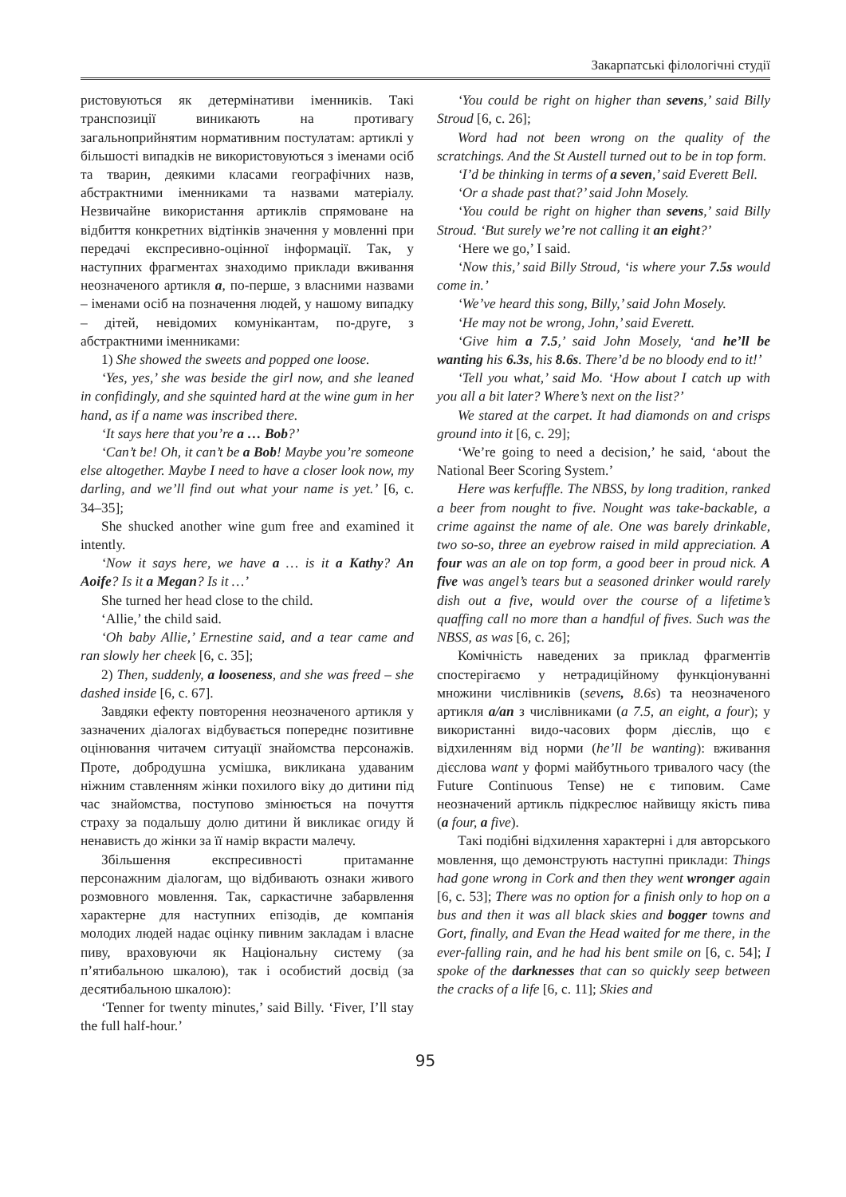Закарпатські філологічні студії
ристовуються як детермінативи іменників. Такі транспозиції виникають на противагу загальноприйнятим нормативним постулатам: артиклі у більшості випадків не використовуються з іменами осіб та тварин, деякими класами географічних назв, абстрактними іменниками та назвами матеріалу. Незвичайне використання артиклів спрямоване на відбиття конкретних відтінків значення у мовленні при передачі експресивно-оцінної інформації. Так, у наступних фрагментах знаходимо приклади вживання неозначеного артикля a, по-перше, з власними назвами – іменами осіб на позначення людей, у нашому випадку – дітей, невідомих комунікантам, по-друге, з абстрактними іменниками:
1) She showed the sweets and popped one loose.
‘Yes, yes,’ she was beside the girl now, and she leaned in confidingly, and she squinted hard at the wine gum in her hand, as if a name was inscribed there.
‘It says here that you’re a … Bob?’
‘Can’t be! Oh, it can’t be a Bob! Maybe you’re someone else altogether. Maybe I need to have a closer look now, my darling, and we’ll find out what your name is yet.’ [6, c. 34–35];
She shucked another wine gum free and examined it intently.
‘Now it says here, we have a … is it a Kathy? An Aoife? Is it a Megan? Is it …’
She turned her head close to the child.
‘Allie,’ the child said.
‘Oh baby Allie,’ Ernestine said, and a tear came and ran slowly her cheek [6, c. 35];
2) Then, suddenly, a looseness, and she was freed – she dashed inside [6, c. 67].
Завдяки ефекту повторення неозначеного артикля у зазначених діалогах відбувається попереднє позитивне оцінювання читачем ситуації знайомства персонажів. Проте, добродушна усмішка, викликана удаваним ніжним ставленням жінки похилого віку до дитини під час знайомства, поступово змінюється на почуття страху за подальшу долю дитини й викликає огиду й ненависть до жінки за її намір вкрасти малечу.
Збільшення експресивності притаманне персонажним діалогам, що відбивають ознаки живого розмовного мовлення. Так, саркастичне забарвлення характерне для наступних епізодів, де компанія молодих людей надає оцінку пивним закладам і власне пиву, враховуючи як Національну систему (за п’ятибальною шкалою), так і особистий досвід (за десятибальною шкалою):
‘Tenner for twenty minutes,’ said Billy. ‘Fiver, I’ll stay the full half-hour.’
‘You could be right on higher than sevens,’ said Billy Stroud [6, c. 26];
Word had not been wrong on the quality of the scratchings. And the St Austell turned out to be in top form.
‘I’d be thinking in terms of a seven,’ said Everett Bell.
‘Or a shade past that?’ said John Mosely.
‘You could be right on higher than sevens,’ said Billy Stroud. ‘But surely we’re not calling it an eight?’
‘Here we go,’ I said.
‘Now this,’ said Billy Stroud, ‘is where your 7.5s would come in.’
‘We’ve heard this song, Billy,’ said John Mosely.
‘He may not be wrong, John,’ said Everett.
‘Give him a 7.5,’ said John Mosely, ‘and he’ll be wanting his 6.3s, his 8.6s. There’d be no bloody end to it!’
‘Tell you what,’ said Mo. ‘How about I catch up with you all a bit later? Where’s next on the list?’
We stared at the carpet. It had diamonds on and crisps ground into it [6, c. 29];
‘We’re going to need a decision,’ he said, ‘about the National Beer Scoring System.’
Here was kerfuffle. The NBSS, by long tradition, ranked a beer from nought to five. Nought was take-backable, a crime against the name of ale. One was barely drinkable, two so-so, three an eyebrow raised in mild appreciation. A four was an ale on top form, a good beer in proud nick. A five was angel’s tears but a seasoned drinker would rarely dish out a five, would over the course of a lifetime’s quaffing call no more than a handful of fives. Such was the NBSS, as was [6, c. 26];
Комічність наведених за приклад фрагментів спостерігаємо у нетрадиційному функціонуванні множини числівників (sevens, 8.6s) та неозначеного артикля a/an з числівниками (a 7.5, an eight, a four); у використанні видо-часових форм дієслів, що є відхиленням від норми (he’ll be wanting): вживання дієслова want у формі майбутнього тривалого часу (the Future Continuous Tense) не є типовим. Саме неозначений артикль підкреслює найвищу якість пива (a four, a five).
Такі подібні відхилення характерні і для авторського мовлення, що демонструють наступні приклади: Things had gone wrong in Cork and then they went wronger again [6, c. 53]; There was no option for a finish only to hop on a bus and then it was all black skies and bogger towns and Gort, finally, and Evan the Head waited for me there, in the ever-falling rain, and he had his bent smile on [6, c. 54]; I spoke of the darknesses that can so quickly seep between the cracks of a life [6, c. 11]; Skies and
95